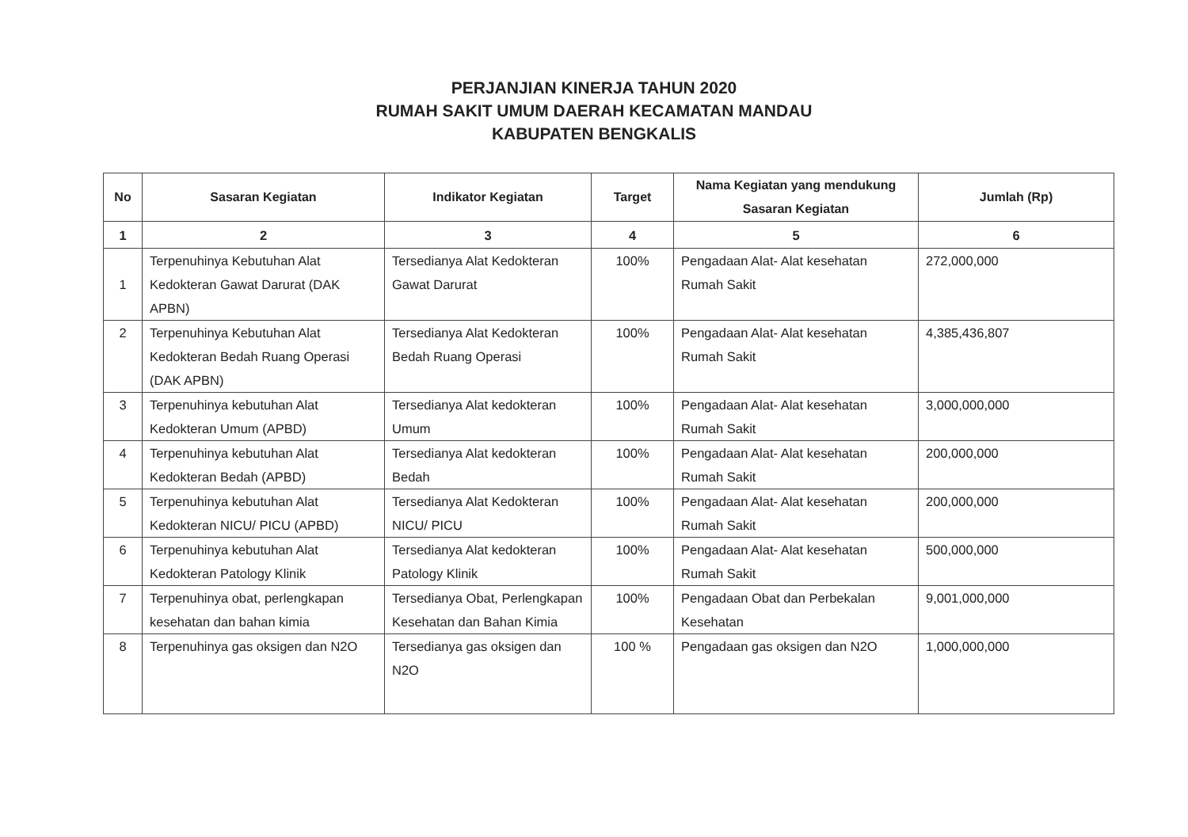PERJANJIAN KINERJA TAHUN 2020
RUMAH SAKIT UMUM DAERAH KECAMATAN MANDAU
KABUPATEN BENGKALIS
| No | Sasaran Kegiatan | Indikator Kegiatan | Target | Nama Kegiatan yang mendukung Sasaran Kegiatan | Jumlah (Rp) |
| --- | --- | --- | --- | --- | --- |
| 1 | 2 | 3 | 4 | 5 | 6 |
| 1 | Terpenuhinya Kebutuhan Alat Kedokteran Gawat Darurat (DAK APBN) | Tersedianya Alat Kedokteran Gawat Darurat | 100% | Pengadaan Alat- Alat kesehatan Rumah Sakit | 272,000,000 |
| 2 | Terpenuhinya Kebutuhan Alat Kedokteran Bedah Ruang Operasi (DAK APBN) | Tersedianya Alat Kedokteran Bedah Ruang Operasi | 100% | Pengadaan Alat- Alat kesehatan Rumah Sakit | 4,385,436,807 |
| 3 | Terpenuhinya kebutuhan Alat Kedokteran Umum (APBD) | Tersedianya Alat kedokteran Umum | 100% | Pengadaan Alat- Alat kesehatan Rumah Sakit | 3,000,000,000 |
| 4 | Terpenuhinya kebutuhan Alat Kedokteran Bedah (APBD) | Tersedianya Alat kedokteran Bedah | 100% | Pengadaan Alat- Alat kesehatan Rumah Sakit | 200,000,000 |
| 5 | Terpenuhinya kebutuhan Alat Kedokteran NICU/ PICU (APBD) | Tersedianya Alat Kedokteran NICU/ PICU | 100% | Pengadaan Alat- Alat kesehatan Rumah Sakit | 200,000,000 |
| 6 | Terpenuhinya kebutuhan Alat Kedokteran Patology Klinik | Tersedianya Alat kedokteran Patology Klinik | 100% | Pengadaan Alat- Alat kesehatan Rumah Sakit | 500,000,000 |
| 7 | Terpenuhinya obat, perlengkapan kesehatan dan bahan kimia | Tersedianya Obat, Perlengkapan Kesehatan dan Bahan Kimia | 100% | Pengadaan Obat dan Perbekalan Kesehatan | 9,001,000,000 |
| 8 | Terpenuhinya gas oksigen dan N2O | Tersedianya gas oksigen dan N2O | 100 % | Pengadaan gas oksigen dan N2O | 1,000,000,000 |